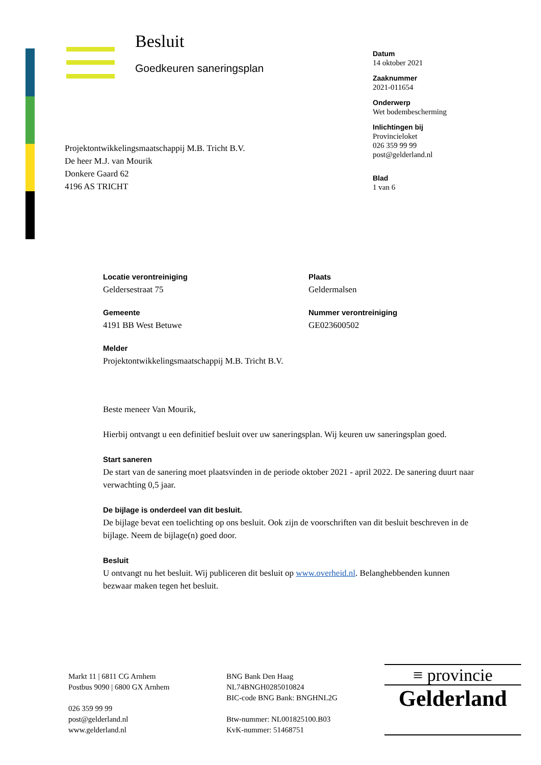Besluit
Goedkeuren saneringsplan
Datum
14 oktober 2021
Zaaknummer
2021-011654
Onderwerp
Wet bodembescherming
Inlichtingen bij
Provincieloket
026 359 99 99
post@gelderland.nl
Blad
1 van 6
Projektontwikkelingsmaatschappij M.B. Tricht B.V.
De heer M.J. van Mourik
Donkere Gaard 62
4196 AS TRICHT
Locatie verontreiniging
Geldersestraat 75
Plaats
Geldermalsen
Gemeente
4191 BB West Betuwe
Nummer verontreiniging
GE023600502
Melder
Projektontwikkelingsmaatschappij M.B. Tricht B.V.
Beste meneer Van Mourik,
Hierbij ontvangt u een definitief besluit over uw saneringsplan. Wij keuren uw saneringsplan goed.
Start saneren
De start van de sanering moet plaatsvinden in de periode oktober 2021 - april 2022. De sanering duurt naar verwachting 0,5 jaar.
De bijlage is onderdeel van dit besluit.
De bijlage bevat een toelichting op ons besluit. Ook zijn de voorschriften van dit besluit beschreven in de bijlage. Neem de bijlage(n) goed door.
Besluit
U ontvangt nu het besluit. Wij publiceren dit besluit op www.overheid.nl. Belanghebbenden kunnen bezwaar maken tegen het besluit.
Markt 11 | 6811 CG Arnhem
Postbus 9090 | 6800 GX Arnhem
026 359 99 99
post@gelderland.nl
www.gelderland.nl
BNG Bank Den Haag
NL74BNGH0285010824
BIC-code BNG Bank: BNGHNL2G
Btw-nummer: NL001825100.B03
KvK-nummer: 51468751
≡ provincie
Gelderland